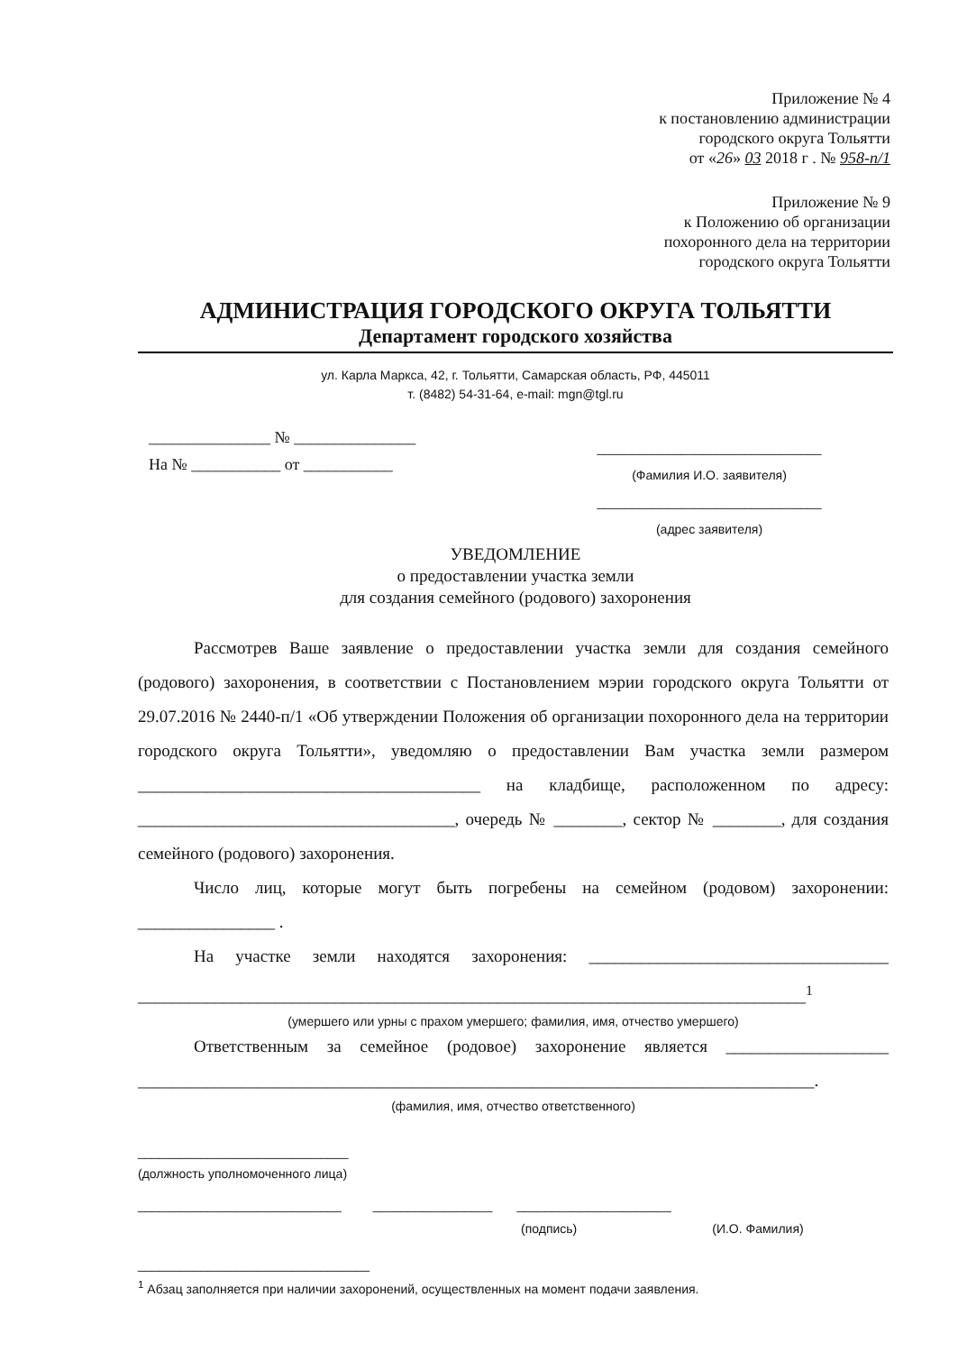Приложение № 4
к постановлению администрации
городского округа Тольятти
от «26» 03 2018 г . № 958-п/1
Приложение № 9
к Положению об организации
похоронного дела на территории
городского округа Тольятти
АДМИНИСТРАЦИЯ ГОРОДСКОГО ОКРУГА ТОЛЬЯТТИ
Департамент городского хозяйства
ул. Карла Маркса, 42, г. Тольятти, Самарская область, РФ, 445011
т. (8482) 54-31-64, e-mail: mgn@tgl.ru
_______________ № _______________
На № ___________ от ___________
________________________________
(Фамилия И.О. заявителя)
________________________________
(адрес заявителя)
УВЕДОМЛЕНИЕ
о предоставлении участка земли
для создания семейного (родового) захоронения
Рассмотрев Ваше заявление о предоставлении участка земли для создания семейного (родового) захоронения, в соответствии с Постановлением мэрии городского округа Тольятти от 29.07.2016 № 2440-п/1 «Об утверждении Положения об организации похоронного дела на территории городского округа Тольятти», уведомляю о предоставлении Вам участка земли размером ________________________________________ на кладбище, расположенном по адресу: _____________________________________, очередь № ________, сектор № ________, для создания семейного (родового) захоронения.
Число лиц, которые могут быть погребены на семейном (родовом) захоронении: ________________ .
На участке земли находятся захоронения: ___________________________________ ______________________________________________________________________________<sup>1</sup>
(умершего или урны с прахом умершего; фамилия, имя, отчество умершего)
Ответственным за семейное (родовое) захоронение является ___________________ _______________________________________________________________________________.
(фамилия, имя, отчество ответственного)
______________________________
(должность уполномоченного лица)
_____________________________ _________________ ______________________
(подпись) (И.О. Фамилия)
_________________________________
<sup>1</sup> Абзац заполняется при наличии захоронений, осуществленных на момент подачи заявления.